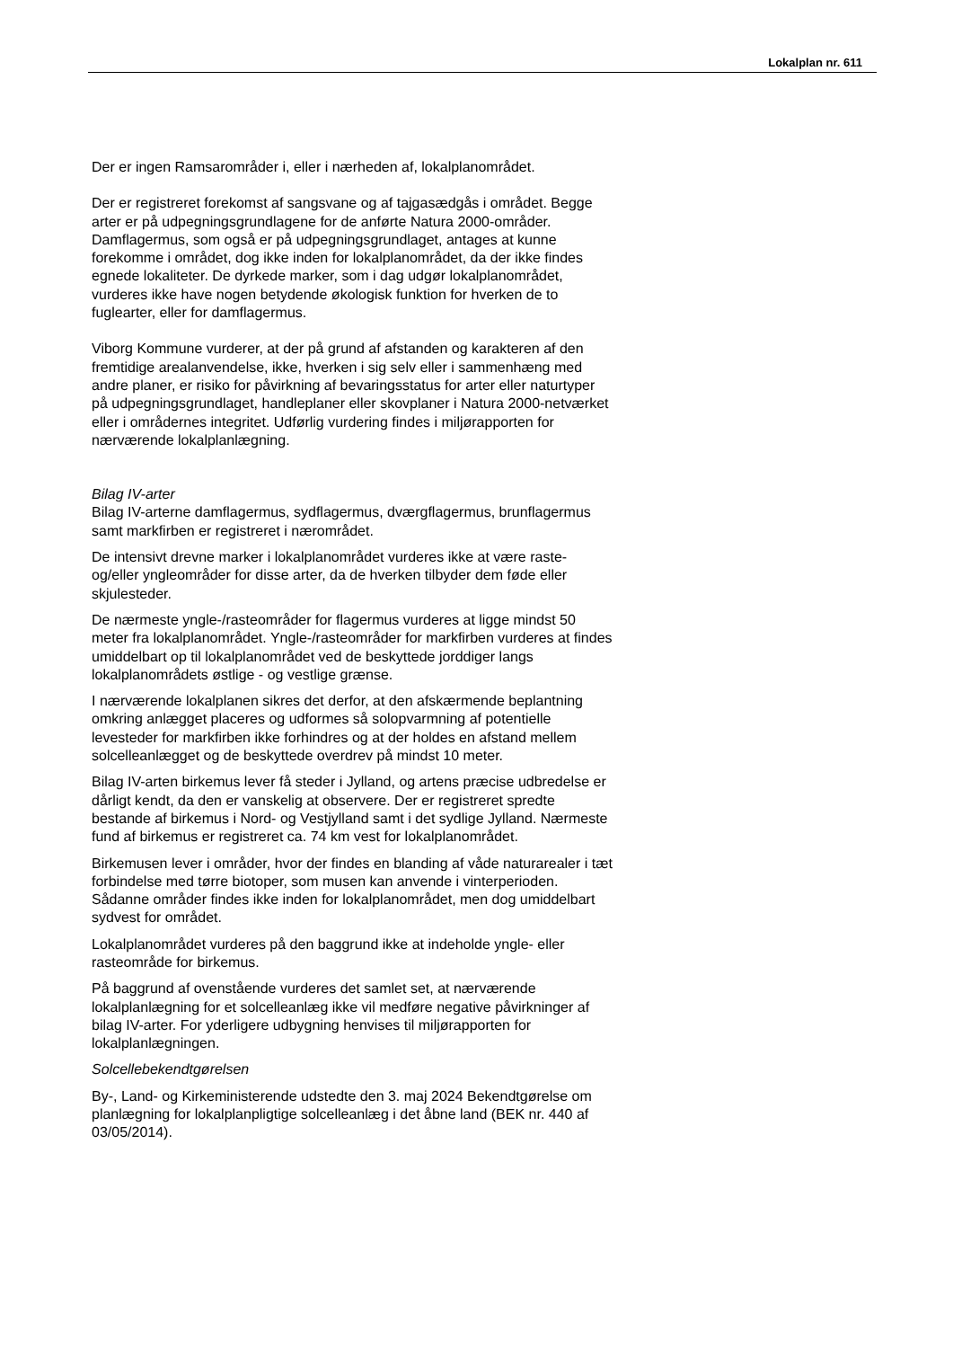Lokalplan nr. 611
Der er ingen Ramsarområder i, eller i nærheden af, lokalplanområdet.
Der er registreret forekomst af sangsvane og af tajgasædgås i området. Begge arter er på udpegningsgrundlagene for de anførte Natura 2000-områder. Damflagermus, som også er på udpegningsgrundlaget, antages at kunne forekomme i området, dog ikke inden for lokalplanområdet, da der ikke findes egnede lokaliteter. De dyrkede marker, som i dag udgør lokalplanområdet, vurderes ikke have nogen betydende økologisk funktion for hverken de to fuglearter, eller for damflagermus.
Viborg Kommune vurderer, at der på grund af afstanden og karakteren af den fremtidige arealanvendelse, ikke, hverken i sig selv eller i sammenhæng med andre planer, er risiko for påvirkning af bevaringsstatus for arter eller naturtyper på udpegningsgrundlaget, handleplaner eller skovplaner i Natura 2000-netværket eller i områdernes integritet. Udførlig vurdering findes i miljørapporten for nærværende lokalplanlægning.
Bilag IV-arter
Bilag IV-arterne damflagermus, sydflagermus, dværgflagermus, brunflagermus samt markfirben er registreret i nærområdet.
De intensivt drevne marker i lokalplanområdet vurderes ikke at være raste- og/eller yngleområder for disse arter, da de hverken tilbyder dem føde eller skjulesteder.
De nærmeste yngle-/rasteområder for flagermus vurderes at ligge mindst 50 meter fra lokalplanområdet. Yngle-/rasteområder for markfirben vurderes at findes umiddelbart op til lokalplanområdet ved de beskyttede jorddiger langs lokalplanområdets østlige - og vestlige grænse.
I nærværende lokalplanen sikres det derfor, at den afskærmende beplantning omkring anlægget placeres og udformes så solopvarmning af potentielle levesteder for markfirben ikke forhindres og at der holdes en afstand mellem solcelleanlægget og de beskyttede overdrev på mindst 10 meter.
Bilag IV-arten birkemus lever få steder i Jylland, og artens præcise udbredelse er dårligt kendt, da den er vanskelig at observere. Der er registreret spredte bestande af birkemus i Nord- og Vestjylland samt i det sydlige Jylland. Nærmeste fund af birkemus er registreret ca. 74 km vest for lokalplanområdet.
Birkemusen lever i områder, hvor der findes en blanding af våde naturarealer i tæt forbindelse med tørre biotoper, som musen kan anvende i vinterperioden. Sådanne områder findes ikke inden for lokalplanområdet, men dog umiddelbart sydvest for området.
Lokalplanområdet vurderes på den baggrund ikke at indeholde yngle- eller rasteområde for birkemus.
På baggrund af ovenstående vurderes det samlet set, at nærværende lokalplanlægning for et solcelleanlæg ikke vil medføre negative påvirkninger af bilag IV-arter. For yderligere udbygning henvises til miljørapporten for lokalplanlægningen.
Solcellebekendtgørelsen
By-, Land- og Kirkeministerende udstedte den 3. maj 2024 Bekendtgørelse om planlægning for lokalplanpligtige solcelleanlæg i det åbne land (BEK nr. 440 af 03/05/2014).